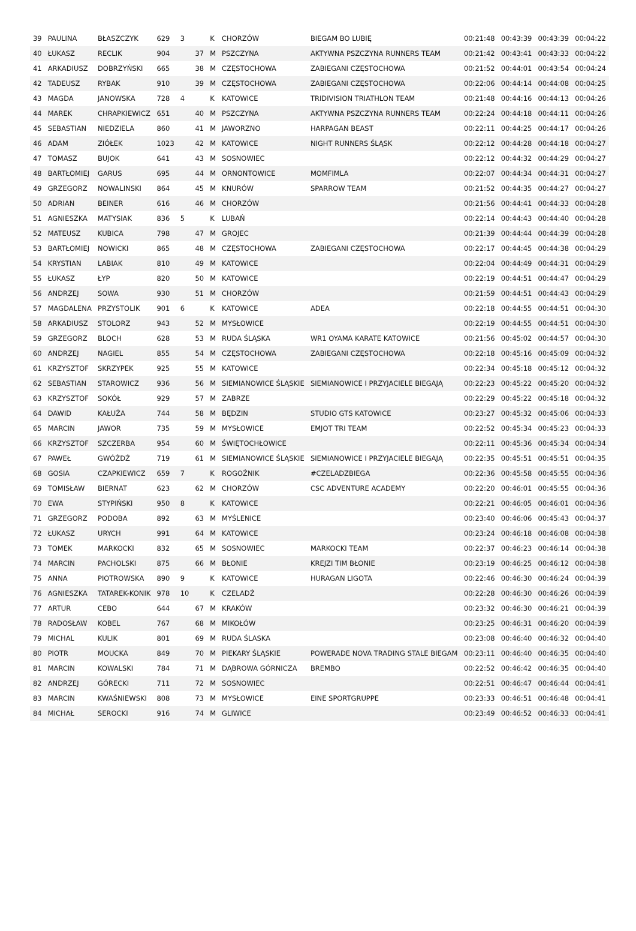| 39 | PAULINA | BŁASZCZYK | 629 | 3 | | K | CHORZÓW | BIEGAM BO LUBIĘ | 00:21:48 | 00:43:39 | 00:43:39 | 00:04:22 |
| 40 | ŁUKASZ | RECLIK | 904 | | 37 | M | PSZCZYNA | AKTYWNA PSZCZYNA RUNNERS TEAM | 00:21:42 | 00:43:41 | 00:43:33 | 00:04:22 |
| 41 | ARKADIUSZ | DOBRZYŃSKI | 665 | | 38 | M | CZĘSTOCHOWA | ZABIEGANI CZĘSTOCHOWA | 00:21:52 | 00:44:01 | 00:43:54 | 00:04:24 |
| 42 | TADEUSZ | RYBAK | 910 | | 39 | M | CZĘSTOCHOWA | ZABIEGANI CZĘSTOCHOWA | 00:22:06 | 00:44:14 | 00:44:08 | 00:04:25 |
| 43 | MAGDA | JANOWSKA | 728 | 4 | | K | KATOWICE | TRIDIVISION TRIATHLON TEAM | 00:21:48 | 00:44:16 | 00:44:13 | 00:04:26 |
| 44 | MAREK | CHRAPKIEWICZ | 651 | | 40 | M | PSZCZYNA | AKTYWNA PSZCZYNA RUNNERS TEAM | 00:22:24 | 00:44:18 | 00:44:11 | 00:04:26 |
| 45 | SEBASTIAN | NIEDZIELA | 860 | | 41 | M | JAWORZNO | HARPAGAN BEAST | 00:22:11 | 00:44:25 | 00:44:17 | 00:04:26 |
| 46 | ADAM | ZIÓŁEK | 1023 | | 42 | M | KATOWICE | NIGHT RUNNERS ŚLĄSK | 00:22:12 | 00:44:28 | 00:44:18 | 00:04:27 |
| 47 | TOMASZ | BUJOK | 641 | | 43 | M | SOSNOWIEC | | 00:22:12 | 00:44:32 | 00:44:29 | 00:04:27 |
| 48 | BARTŁOMIEJ | GARUS | 695 | | 44 | M | ORNONTOWICE | MOMFIMLA | 00:22:07 | 00:44:34 | 00:44:31 | 00:04:27 |
| 49 | GRZEGORZ | NOWALINSKI | 864 | | 45 | M | KNURÓW | SPARROW TEAM | 00:21:52 | 00:44:35 | 00:44:27 | 00:04:27 |
| 50 | ADRIAN | BEINER | 616 | | 46 | M | CHORZÓW | | 00:21:56 | 00:44:41 | 00:44:33 | 00:04:28 |
| 51 | AGNIESZKA | MATYSIAK | 836 | 5 | | K | LUBAŃ | | 00:22:14 | 00:44:43 | 00:44:40 | 00:04:28 |
| 52 | MATEUSZ | KUBICA | 798 | | 47 | M | GROJEC | | 00:21:39 | 00:44:44 | 00:44:39 | 00:04:28 |
| 53 | BARTŁOMIEJ | NOWICKI | 865 | | 48 | M | CZĘSTOCHOWA | ZABIEGANI CZĘSTOCHOWA | 00:22:17 | 00:44:45 | 00:44:38 | 00:04:29 |
| 54 | KRYSTIAN | LABIAK | 810 | | 49 | M | KATOWICE | | 00:22:04 | 00:44:49 | 00:44:31 | 00:04:29 |
| 55 | ŁUKASZ | ŁYP | 820 | | 50 | M | KATOWICE | | 00:22:19 | 00:44:51 | 00:44:47 | 00:04:29 |
| 56 | ANDRZEJ | SOWA | 930 | | 51 | M | CHORZÓW | | 00:21:59 | 00:44:51 | 00:44:43 | 00:04:29 |
| 57 | MAGDALENA | PRZYSTOLIK | 901 | 6 | | K | KATOWICE | ADEA | 00:22:18 | 00:44:55 | 00:44:51 | 00:04:30 |
| 58 | ARKADIUSZ | STOLORZ | 943 | | 52 | M | MYSŁOWICE | | 00:22:19 | 00:44:55 | 00:44:51 | 00:04:30 |
| 59 | GRZEGORZ | BLOCH | 628 | | 53 | M | RUDA ŚLĄSKA | WR1 OYAMA KARATE KATOWICE | 00:21:56 | 00:45:02 | 00:44:57 | 00:04:30 |
| 60 | ANDRZEJ | NAGIEL | 855 | | 54 | M | CZĘSTOCHOWA | ZABIEGANI CZĘSTOCHOWA | 00:22:18 | 00:45:16 | 00:45:09 | 00:04:32 |
| 61 | KRZYSZTOF | SKRZYPEK | 925 | | 55 | M | KATOWICE | | 00:22:34 | 00:45:18 | 00:45:12 | 00:04:32 |
| 62 | SEBASTIAN | STAROWICZ | 936 | | 56 | M | SIEMIANOWICE ŚLĄSKIE | SIEMIANOWICE I PRZYJACIELE BIEGAJĄ | 00:22:23 | 00:45:22 | 00:45:20 | 00:04:32 |
| 63 | KRZYSZTOF | SOKÓŁ | 929 | | 57 | M | ZABRZE | | 00:22:29 | 00:45:22 | 00:45:18 | 00:04:32 |
| 64 | DAWID | KAŁUŻA | 744 | | 58 | M | BĘDZIN | STUDIO GTS KATOWICE | 00:23:27 | 00:45:32 | 00:45:06 | 00:04:33 |
| 65 | MARCIN | JAWOR | 735 | | 59 | M | MYSŁOWICE | EMJOT TRI TEAM | 00:22:52 | 00:45:34 | 00:45:23 | 00:04:33 |
| 66 | KRZYSZTOF | SZCZERBA | 954 | | 60 | M | ŚWIĘTOCHŁOWICE | | 00:22:11 | 00:45:36 | 00:45:34 | 00:04:34 |
| 67 | PAWEŁ | GWÓŹDŹ | 719 | | 61 | M | SIEMIANOWICE ŚLĄSKIE | SIEMIANOWICE I PRZYJACIELE BIEGAJĄ | 00:22:35 | 00:45:51 | 00:45:51 | 00:04:35 |
| 68 | GOSIA | CZAPKIEWICZ | 659 | 7 | | K | ROGOŹNIK | #CZELADZBIEGA | 00:22:36 | 00:45:58 | 00:45:55 | 00:04:36 |
| 69 | TOMISŁAW | BIERNAT | 623 | | 62 | M | CHORZÓW | CSC ADVENTURE ACADEMY | 00:22:20 | 00:46:01 | 00:45:55 | 00:04:36 |
| 70 | EWA | STYPIŃSKI | 950 | 8 | | K | KATOWICE | | 00:22:21 | 00:46:05 | 00:46:01 | 00:04:36 |
| 71 | GRZEGORZ | PODOBA | 892 | | 63 | M | MYŚLENICE | | 00:23:40 | 00:46:06 | 00:45:43 | 00:04:37 |
| 72 | ŁUKASZ | URYCH | 991 | | 64 | M | KATOWICE | | 00:23:24 | 00:46:18 | 00:46:08 | 00:04:38 |
| 73 | TOMEK | MARKOCKI | 832 | | 65 | M | SOSNOWIEC | MARKOCKI TEAM | 00:22:37 | 00:46:23 | 00:46:14 | 00:04:38 |
| 74 | MARCIN | PACHOLSKI | 875 | | 66 | M | BŁONIE | KREJZI TIM BŁONIE | 00:23:19 | 00:46:25 | 00:46:12 | 00:04:38 |
| 75 | ANNA | PIOTROWSKA | 890 | 9 | | K | KATOWICE | HURAGAN LIGOTA | 00:22:46 | 00:46:30 | 00:46:24 | 00:04:39 |
| 76 | AGNIESZKA | TATAREK-KONIK | 978 | 10 | | K | CZELADŹ | | 00:22:28 | 00:46:30 | 00:46:26 | 00:04:39 |
| 77 | ARTUR | CEBO | 644 | | 67 | M | KRAKÓW | | 00:23:32 | 00:46:30 | 00:46:21 | 00:04:39 |
| 78 | RADOSŁAW | KOBEL | 767 | | 68 | M | MIKOŁÓW | | 00:23:25 | 00:46:31 | 00:46:20 | 00:04:39 |
| 79 | MICHAL | KULIK | 801 | | 69 | M | RUDA ŚLASKA | | 00:23:08 | 00:46:40 | 00:46:32 | 00:04:40 |
| 80 | PIOTR | MOUCKA | 849 | | 70 | M | PIEKARY ŚLĄSKIE | POWERADE NOVA TRADING STALE BIEGAM | 00:23:11 | 00:46:40 | 00:46:35 | 00:04:40 |
| 81 | MARCIN | KOWALSKI | 784 | | 71 | M | DĄBROWA GÓRNICZA | BREMBO | 00:22:52 | 00:46:42 | 00:46:35 | 00:04:40 |
| 82 | ANDRZEJ | GÓRECKI | 711 | | 72 | M | SOSNOWIEC | | 00:22:51 | 00:46:47 | 00:46:44 | 00:04:41 |
| 83 | MARCIN | KWAŚNIEWSKI | 808 | | 73 | M | MYSŁOWICE | EINE SPORTGRUPPE | 00:23:33 | 00:46:51 | 00:46:48 | 00:04:41 |
| 84 | MICHAŁ | SEROCKI | 916 | | 74 | M | GLIWICE | | 00:23:49 | 00:46:52 | 00:46:33 | 00:04:41 |